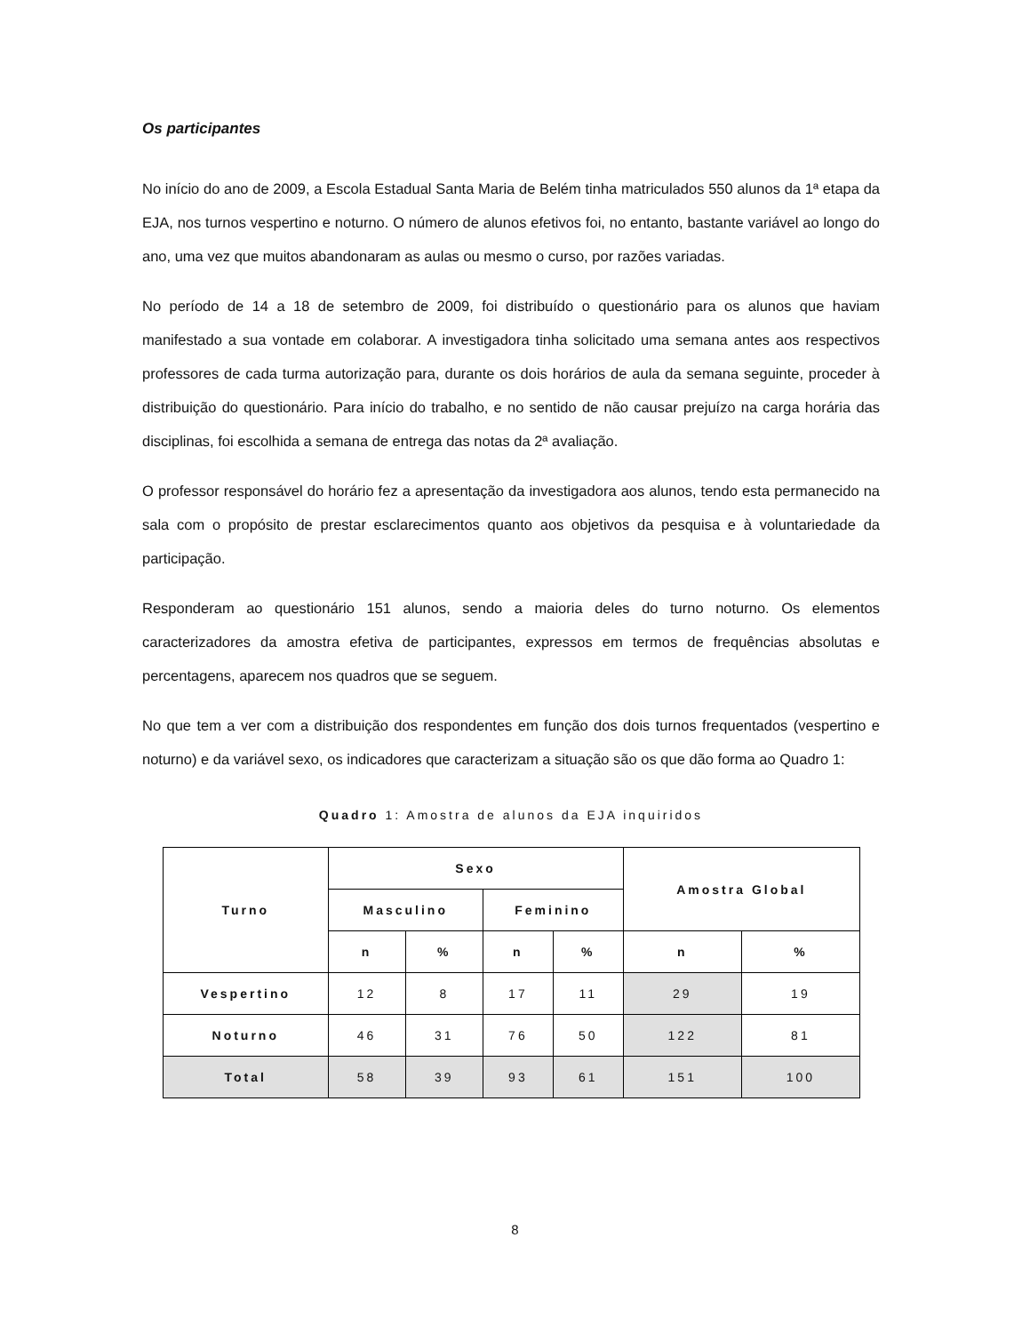Os participantes
No início do ano de 2009, a Escola Estadual Santa Maria de Belém tinha matriculados 550 alunos da 1ª etapa da EJA, nos turnos vespertino e noturno. O número de alunos efetivos foi, no entanto, bastante variável ao longo do ano, uma vez que muitos abandonaram as aulas ou mesmo o curso, por razões variadas.
No período de 14 a 18 de setembro de 2009, foi distribuído o questionário para os alunos que haviam manifestado a sua vontade em colaborar. A investigadora tinha solicitado uma semana antes aos respectivos professores de cada turma autorização para, durante os dois horários de aula da semana seguinte, proceder à distribuição do questionário. Para início do trabalho, e no sentido de não causar prejuízo na carga horária das disciplinas, foi escolhida a semana de entrega das notas da 2ª avaliação.
O professor responsável do horário fez a apresentação da investigadora aos alunos, tendo esta permanecido na sala com o propósito de prestar esclarecimentos quanto aos objetivos da pesquisa e à voluntariedade da participação.
Responderam ao questionário 151 alunos, sendo a maioria deles do turno noturno. Os elementos caracterizadores da amostra efetiva de participantes, expressos em termos de frequências absolutas e percentagens, aparecem nos quadros que se seguem.
No que tem a ver com a distribuição dos respondentes em função dos dois turnos frequentados (vespertino e noturno) e da variável sexo, os indicadores que caracterizam a situação são os que dão forma ao Quadro 1:
Quadro 1: Amostra de alunos da EJA inquiridos
| Turno | Sexo | | | | Amostra Global | |
| --- | --- | --- | --- | --- | --- | --- |
| | Masculino | | Feminino | | | |
| | n | % | n | % | n | % |
| Vespertino | 12 | 8 | 17 | 11 | 29 | 19 |
| Noturno | 46 | 31 | 76 | 50 | 122 | 81 |
| Total | 58 | 39 | 93 | 61 | 151 | 100 |
8